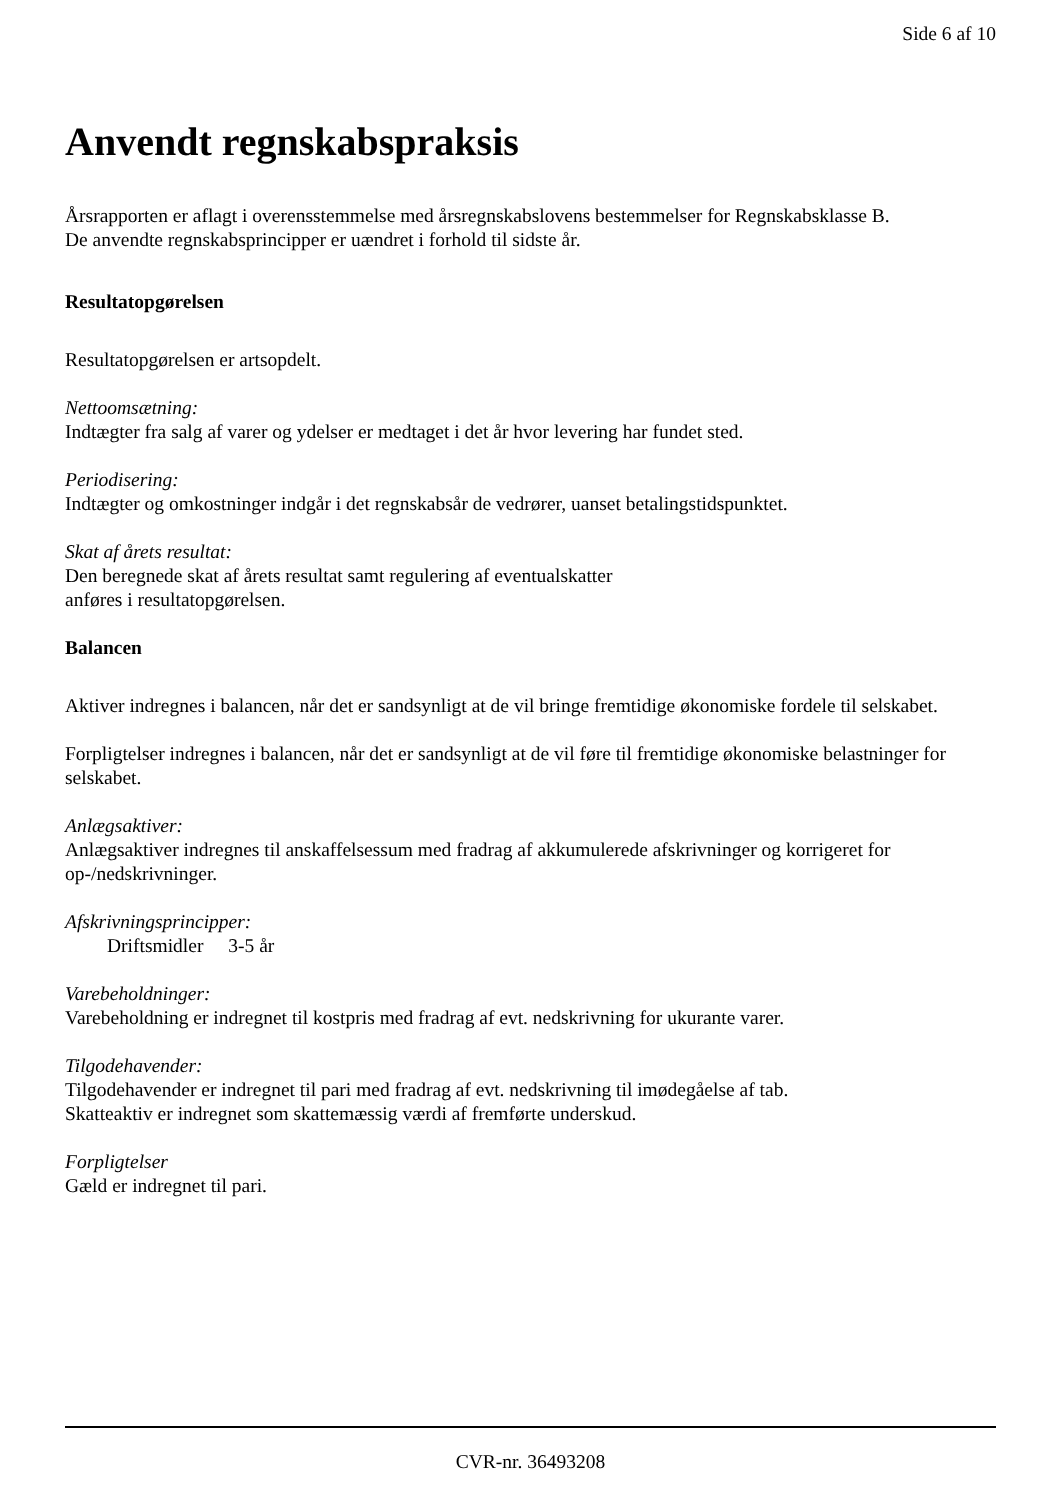Side 6 af 10
Anvendt regnskabspraksis
Årsrapporten er aflagt i overensstemmelse med årsregnskabslovens bestemmelser for Regnskabsklasse B.
De anvendte regnskabsprincipper er uændret i forhold til sidste år.
Resultatopgørelsen
Resultatopgørelsen er artsopdelt.
Nettoomsætning:
Indtægter fra salg af varer og ydelser er medtaget i det år hvor levering har fundet sted.
Periodisering:
Indtægter og omkostninger indgår i det regnskabsår de vedrører, uanset betalingstidspunktet.
Skat af årets resultat:
Den beregnede skat af årets resultat samt regulering af eventualskatter
anføres i resultatopgørelsen.
Balancen
Aktiver indregnes i balancen, når det er sandsynligt at de vil bringe fremtidige økonomiske fordele til selskabet.
Forpligtelser indregnes i balancen, når det er sandsynligt at de vil føre til fremtidige økonomiske belastninger for selskabet.
Anlægsaktiver:
Anlægsaktiver indregnes til anskaffelsessum med fradrag af akkumulerede afskrivninger og korrigeret for op-/nedskrivninger.
Afskrivningsprincipper:
Driftsmidler 3-5 år
Varebeholdninger:
Varebeholdning er indregnet til kostpris med fradrag af evt. nedskrivning for ukurante varer.
Tilgodehavender:
Tilgodehavender er indregnet til pari med fradrag af evt. nedskrivning til imødegåelse af tab.
Skatteaktiv er indregnet som skattemæssig værdi af fremførte underskud.
Forpligtelser
Gæld er indregnet til pari.
CVR-nr. 36493208